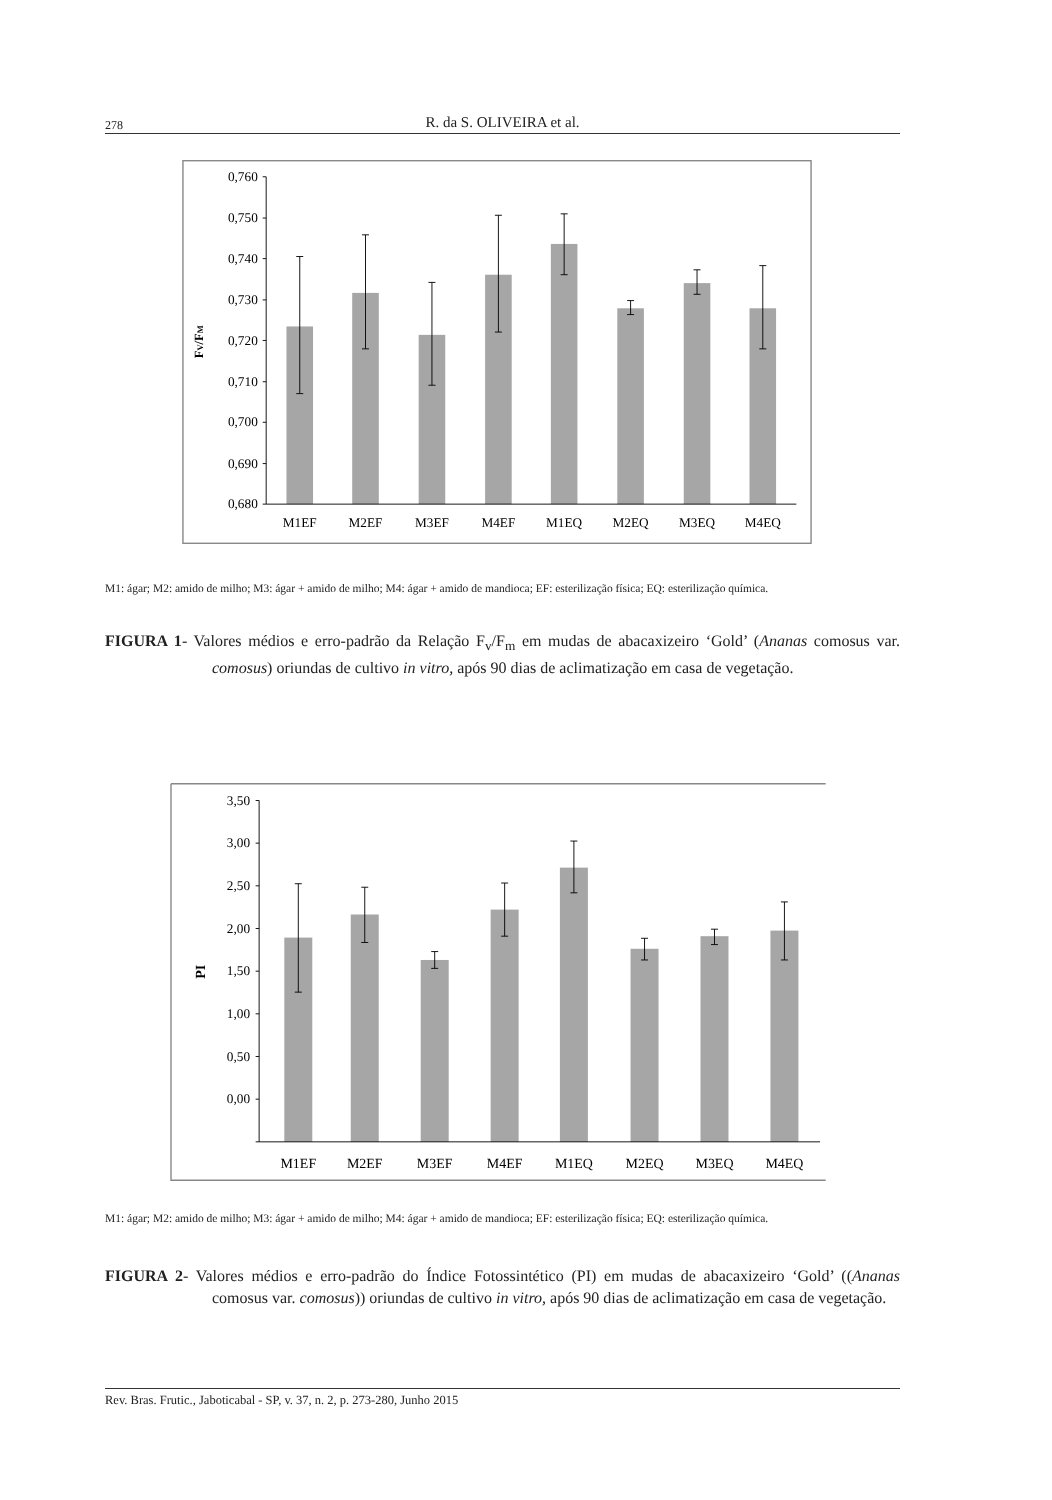278 R. da S. OLIVEIRA et al.
0,760
0,750
0,740
0,730
0,720
0,710
0,700
0,690
0,680
FV/FM
M1EF
M2EF
M3EF
M4EF
M1EQ
M2EQ
M3EQ
M4EQ
M1: ágar; M2: amido de milho; M3: ágar + amido de milho; M4: ágar + amido de mandioca; EF: esterilização física; EQ: esterilização química.
FIGURA 1- Valores médios e erro-padrão da Relação F<sub>v</sub>/F<sub>m</sub> em mudas de abacaxizeiro ‘Gold’ (Ananas comosus var. comosus) oriundas de cultivo in vitro, após 90 dias de aclimatização em casa de vegetação.
3,50
3,00
2,50
2,00
1,50
1,00
0,50
0,00
PI
M1EF
M2EF
M3EF
M4EF
M1EQ
M2EQ
M3EQ
M4EQ
M1: ágar; M2: amido de milho; M3: ágar + amido de milho; M4: ágar + amido de mandioca; EF: esterilização física; EQ: esterilização química.
FIGURA 2- Valores médios e erro-padrão do Índice Fotossintético (PI) em mudas de abacaxizeiro ‘Gold’ ((Ananas comosus var. comosus)) oriundas de cultivo in vitro, após 90 dias de aclimatização em casa de vegetação.
Rev. Bras. Frutic., Jaboticabal - SP, v. 37, n. 2, p. 273-280, Junho 2015